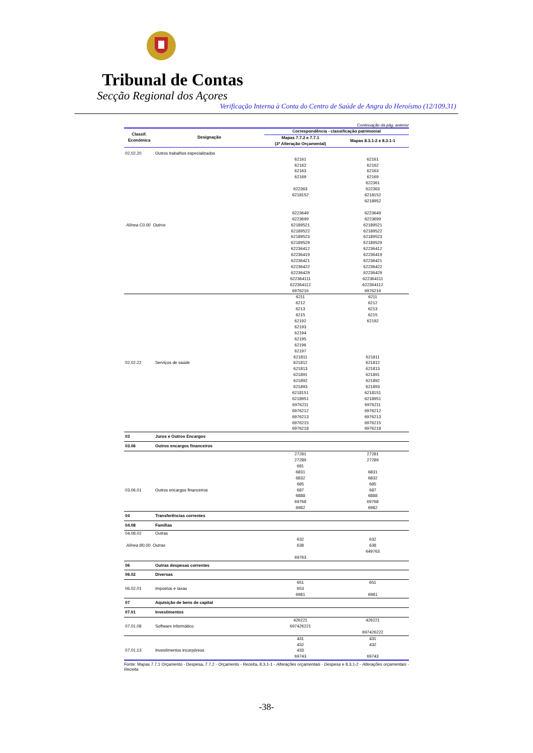Tribunal de Contas
Secção Regional dos Açores
Verificação Interna à Conta do Centro de Saúde de Angra do Heroísmo (12/109.31)
Continuação da pág. anterior
| Classif. Económica | Designação | Correspondência - classificação patrimonial | |
| --- | --- | --- | --- |
| | | Mapas 7.7.2 e 7.7.1 (3ª Alteração Orçamental) | Mapas 8.3.1-2 e 8.3.1-1 |
| 02.02.20 | Outros trabalhos especializados | | |
| | | 62161 | 62161 |
| | | 62162 | 62162 |
| | | 62163 | 62163 |
| | | 62169 | 62169 |
| | | | 622361 |
| | | 622363 | 622363 |
| | | 6218152 | 6218152 |
| | | | 6218952 |
| | | 6223649 | 6223649 |
| | | 6223699 | 6223699 |
| Alínea C0.00 Outros | | 62189521 | 62189521 |
| | | 62189522 | 62189522 |
| | | 62189523 | 62189523 |
| | | 62189529 | 62189529 |
| | | 62236412 | 62236412 |
| | | 62236419 | 62236419 |
| | | 62236421 | 62236421 |
| | | 62236422 | 62236422 |
| | | 62236429 | 62236429 |
| | | 622364111 | 622364111 |
| | | 622364112 | 622364112 |
| | | 6976216 | 6976216 |
| | | 6211 | 6211 |
| | | 6212 | 6212 |
| | | 6213 | 6213 |
| | | 6215 | 6215 |
| | | 62192 | 62192 |
| | | 62193 | |
| | | 62194 | |
| | | 62195 | |
| | | 62196 | |
| | | 62197 | |
| | | 621811 | 621811 |
| 02.02.22 | Serviços de saúde | 621812 | 621812 |
| | | 621813 | 621813 |
| | | 621891 | 621891 |
| | | 621892 | 621892 |
| | | 621893 | 621893 |
| | | 6218151 | 6218151 |
| | | 6218951 | 6218951 |
| | | 6976211 | 6976211 |
| | | 6976212 | 6976212 |
| | | 6976213 | 6976213 |
| | | 6976215 | 6976215 |
| | | 6976218 | 6976218 |
| 03 | Juros e Outros Encargos | | |
| 03.06 | Outros encargos financeiros | | |
| | | 27281 | 27281 |
| | | 27289 | 27289 |
| | | 681 | |
| | | 6831 | 6831 |
| | | 6832 | 6832 |
| | | 685 | 685 |
| 03.06.01 | Outros encargos financeiros | 687 | 687 |
| | | 6888 | 6888 |
| | | 69768 | 69768 |
| | | 6982 | 6982 |
| 04 | Transferências correntes | | |
| 04.08 | Famílias | | |
| 04.08.02 | Outras | | |
| | | 632 | 632 |
| Alínea B0.00 Outras | | 638 | 638 |
| | | | 649763 |
| | | 69763 | |
| 06 | Outras despesas correntes | | |
| 06.02 | Diversas | | |
| | | 651 | 651 |
| 06.02.01 | Impostos e taxas | 653 | |
| | | 6981 | 6981 |
| 07 | Aquisição de bens de capital | | |
| 07.01 | Investimentos | | |
| | | 426221 | 426221 |
| 07.01.08 | Software informático | 697426221 | |
| | | | 697426222 |
| | | 431 | 431 |
| | | 432 | 432 |
| 07.01.13 | Investimentos incorpóreos | 433 | |
| | | 69743 | 69743 |
Fonte: Mapas 7.7.1 Orçamento - Despesa, 7.7.2 - Orçamento - Receita, 8.3.1-1 - Alterações orçamentais - Despesa e 8.3.1-2 - Alterações orçamentais - Receita
-38-